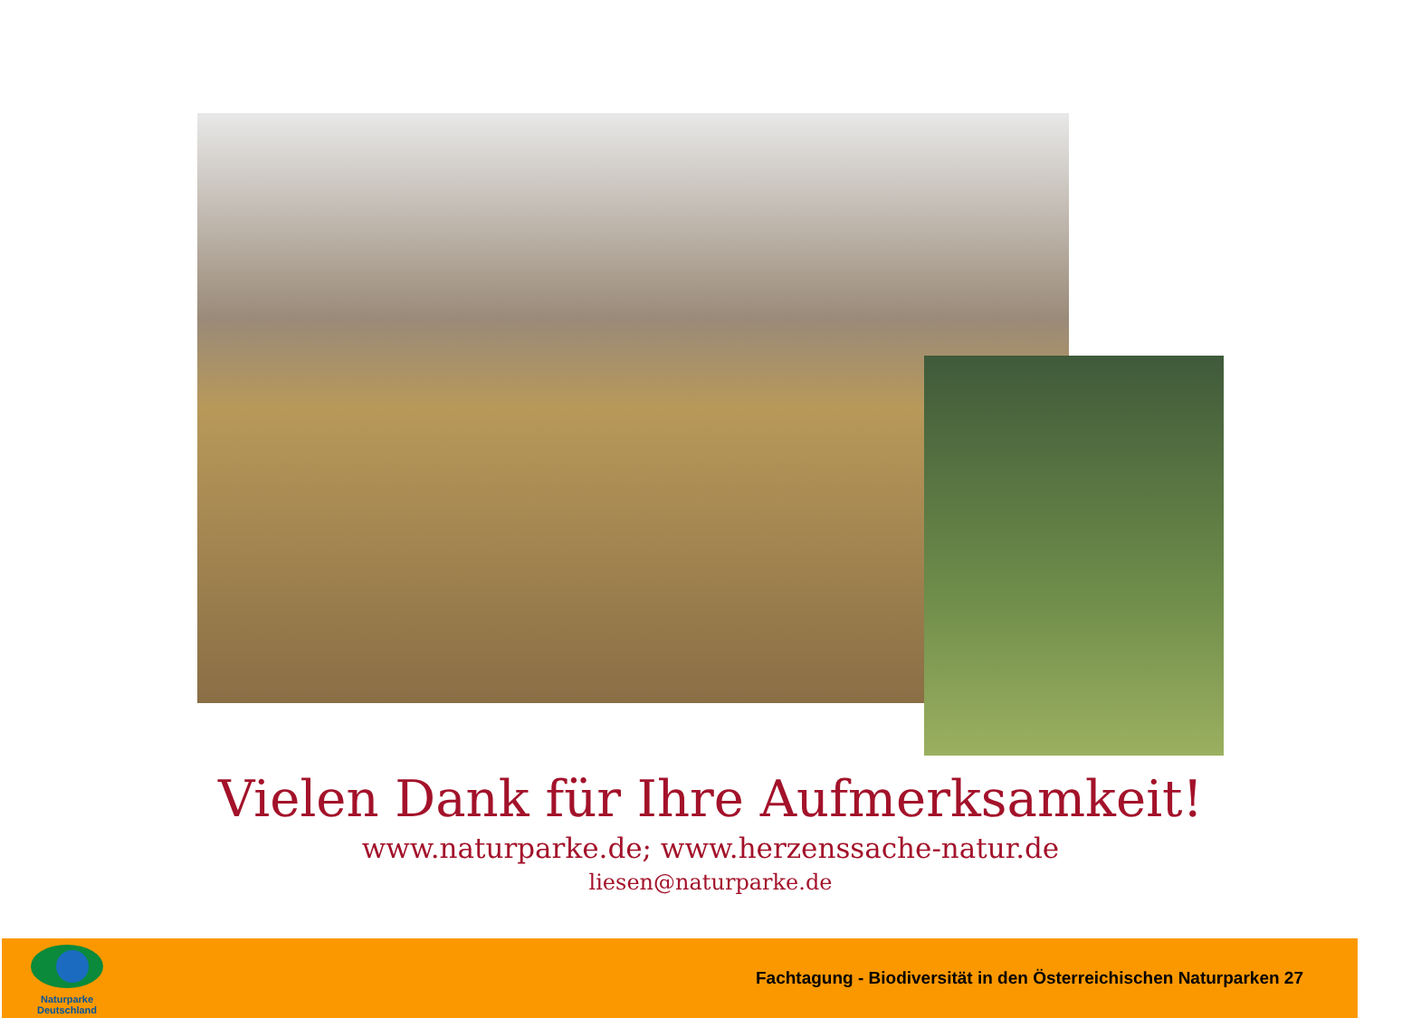Vielen Dank für Ihre Aufmerksamkeit!
www.naturparke.de; www.herzenssache-natur.de
liesen@naturparke.de
Naturparke
Deutschland
Fachtagung - Biodiversität in den Österreichischen Naturparken 27